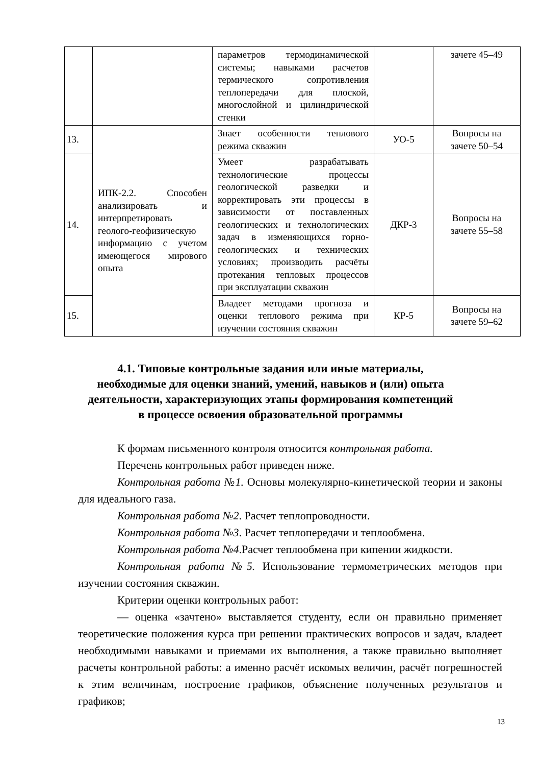| | | параметров термодинамической системы; навыками расчетов термического сопротивления теплопередачи для плоской, многослойной и цилиндрической стенки | | зачете 45–49 |
| 13. | ИПК-2.2. Способен анализировать и интерпретировать геолого-геофизическую информацию с учетом имеющегося мирового опыта | Знает особенности теплового режима скважин | УО-5 | Вопросы на зачете 50–54 |
| 14. | | Умеет разрабатывать технологические процессы геологической разведки и корректировать эти процессы в зависимости от поставленных геологических и технологических задач в изменяющихся горно-геологических и технических условиях; производить расчёты протекания тепловых процессов при эксплуатации скважин | ДКР-3 | Вопросы на зачете 55–58 |
| 15. | | Владеет методами прогноза и оценки теплового режима при изучении состояния скважин | КР-5 | Вопросы на зачете 59–62 |
4.1. Типовые контрольные задания или иные материалы,
необходимые для оценки знаний, умений, навыков и (или) опыта
деятельности, характеризующих этапы формирования компетенций
в процессе освоения образовательной программы
К формам письменного контроля относится контрольная работа.
Перечень контрольных работ приведен ниже.
Контрольная работа №1. Основы молекулярно-кинетической теории и законы для идеального газа.
Контрольная работа №2. Расчет теплопроводности.
Контрольная работа №3. Расчет теплопередачи и теплообмена.
Контрольная работа №4.Расчет теплообмена при кипении жидкости.
Контрольная работа №5. Использование термометрических методов при изучении состояния скважин.
Критерии оценки контрольных работ:
— оценка «зачтено» выставляется студенту, если он правильно применяет теоретические положения курса при решении практических вопросов и задач, владеет необходимыми навыками и приемами их выполнения, а также правильно выполняет расчеты контрольной работы: а именно расчёт искомых величин, расчёт погрешностей к этим величинам, построение графиков, объяснение полученных результатов и графиков;
13